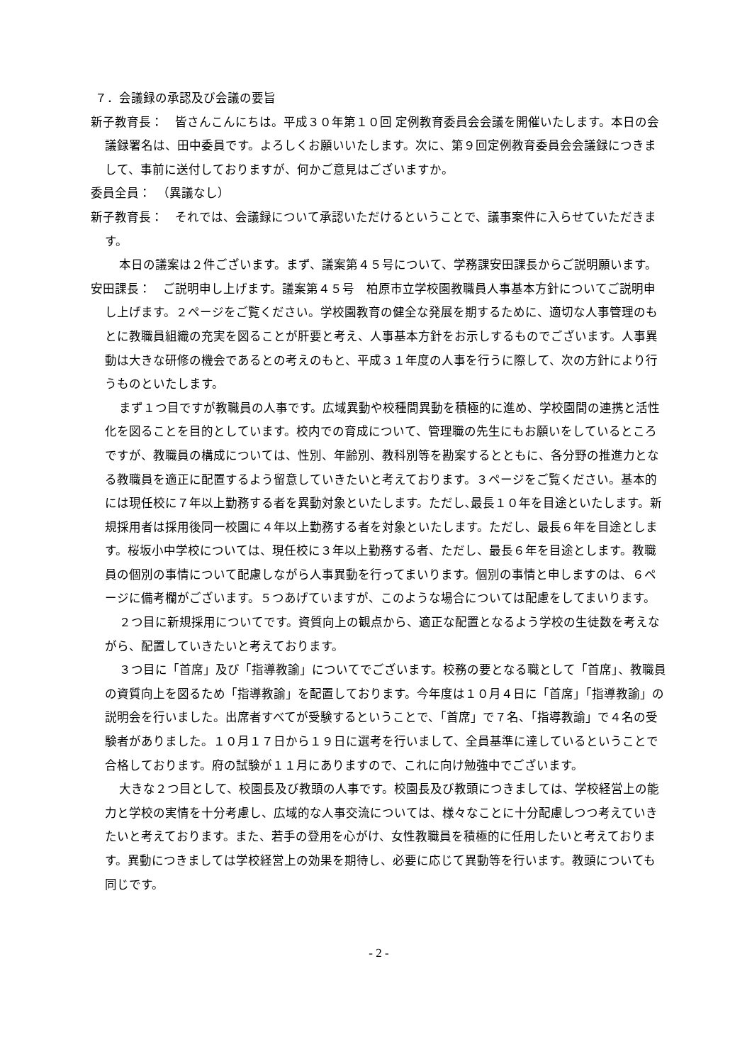７．会議録の承認及び会議の要旨
新子教育長：　皆さんこんにちは。平成３０年第１０回 定例教育委員会会議を開催いたします。本日の会議録署名は、田中委員です。よろしくお願いいたします。次に、第９回定例教育委員会会議録につきまして、事前に送付しておりますが、何かご意見はございますか。
委員全員：　（異議なし）
新子教育長：　それでは、会議録について承認いただけるということで、議事案件に入らせていただきます。
本日の議案は２件ございます。まず、議案第４５号について、学務課安田課長からご説明願います。
安田課長：　ご説明申し上げます。議案第４５号　柏原市立学校園教職員人事基本方針についてご説明申し上げます。２ページをご覧ください。学校園教育の健全な発展を期するために、適切な人事管理のもとに教職員組織の充実を図ることが肝要と考え、人事基本方針をお示しするものでございます。人事異動は大きな研修の機会であるとの考えのもと、平成３１年度の人事を行うに際して、次の方針により行うものといたします。
まず１つ目ですが教職員の人事です。広域異動や校種間異動を積極的に進め、学校園間の連携と活性化を図ることを目的としています。校内での育成について、管理職の先生にもお願いをしているところですが、教職員の構成については、性別、年齢別、教科別等を勘案するとともに、各分野の推進力となる教職員を適正に配置するよう留意していきたいと考えております。３ページをご覧ください。基本的には現任校に７年以上勤務する者を異動対象といたします。ただし､最長１０年を目途といたします。新規採用者は採用後同一校園に４年以上勤務する者を対象といたします。ただし、最長６年を目途とします。桜坂小中学校については、現任校に３年以上勤務する者、ただし、最長６年を目途とします。教職員の個別の事情について配慮しながら人事異動を行ってまいります。個別の事情と申しますのは、６ページに備考欄がございます。５つあげていますが、このような場合については配慮をしてまいります。
２つ目に新規採用についてです。資質向上の観点から、適正な配置となるよう学校の生徒数を考えながら、配置していきたいと考えております。
３つ目に「首席」及び「指導教諭」についてでございます。校務の要となる職として「首席」、教職員の資質向上を図るため「指導教諭」を配置しております。今年度は１０月４日に「首席」「指導教諭」の説明会を行いました。出席者すべてが受験するということで、「首席」で７名、「指導教諭」で４名の受験者がありました。１０月１７日から１９日に選考を行いまして、全員基準に達しているということで合格しております。府の試験が１１月にありますので、これに向け勉強中でございます。
大きな２つ目として、校園長及び教頭の人事です。校園長及び教頭につきましては、学校経営上の能力と学校の実情を十分考慮し、広域的な人事交流については、様々なことに十分配慮しつつ考えていきたいと考えております。また、若手の登用を心がけ、女性教職員を積極的に任用したいと考えております。異動につきましては学校経営上の効果を期待し、必要に応じて異動等を行います。教頭についても同じです。
- 2 -